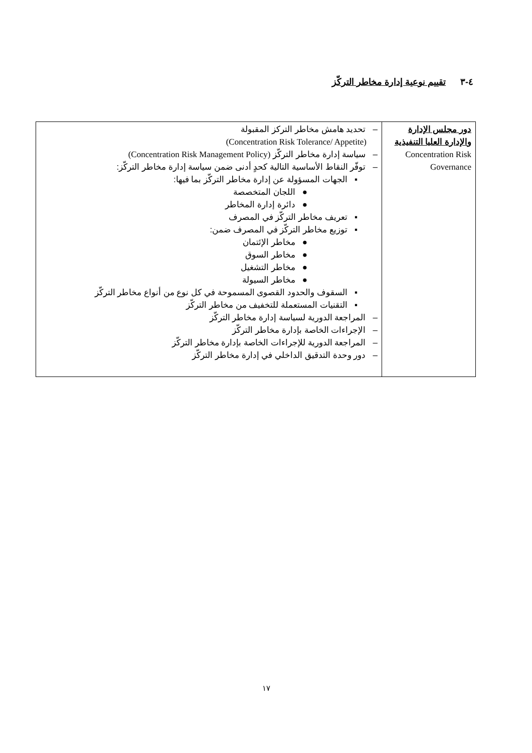٤-٣ تقييم نوعية إدارة مخاطر التركّز
| دور مجلس الإدارة والإدارة العليا التنفيذية Concentration Risk Governance | – تحديد هامش مخاطر التركز المقبولة (Concentration Risk Tolerance/ Appetite) – سياسة إدارة مخاطر التركّز (Concentration Risk Management Policy) – توفّر النقاط الأساسية التالية كحدٍ أدنى ضمن سياسة إدارة مخاطر التركّز: ▪ الجهات المسؤولة عن إدارة مخاطر التركّز بما فيها: ● اللجان المتخصصة ● دائرة إدارة المخاطر ▪ تعريف مخاطر التركّز في المصرف ▪ توزيع مخاطر التركّز في المصرف ضمن: ● مخاطر الإئتمان ● مخاطر السوق ● مخاطر التشغيل ● مخاطر السيولة ▪ السقوف والحدود القصوى المسموحة في كل نوع من أنواع مخاطر التركّز ▪ التقنيات المستعملة للتخفيف من مخاطر التركّز – المراجعة الدورية لسياسة إدارة مخاطر التركّز – الإجراءات الخاصة بإدارة مخاطر التركّز – المراجعة الدورية للإجراءات الخاصة بإدارة مخاطر التركّز – دور وحدة التدقيق الداخلي في إدارة مخاطر التركّز |
١٧